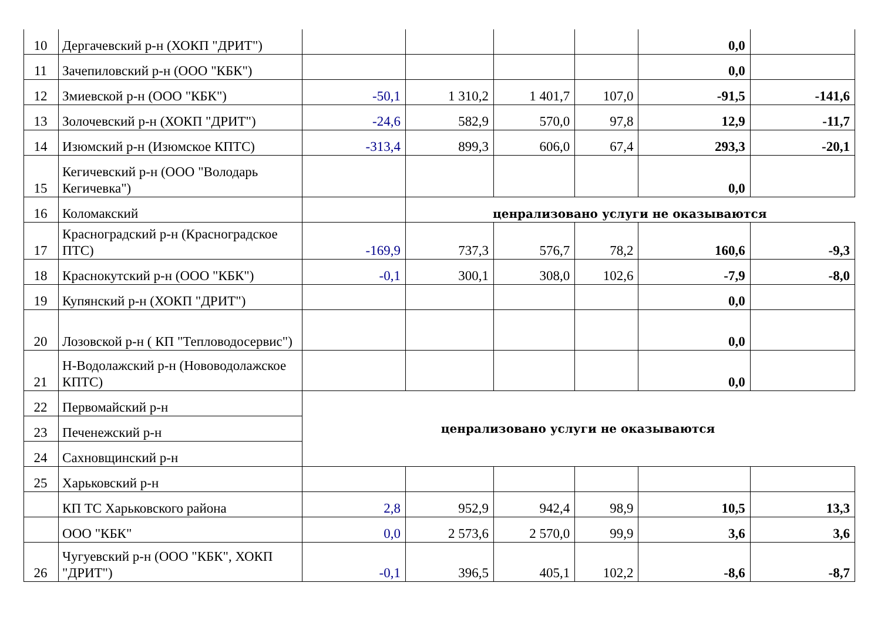| 10 | Дергачевский р-н (ХОКП "ДРИТ") | | | | | 0,0 | |
| 11 | Зачепиловский р-н (ООО "КБК") | | | | | 0,0 | |
| 12 | Змиевской р-н (ООО "КБК") | -50,1 | 1 310,2 | 1 401,7 | 107,0 | -91,5 | -141,6 |
| 13 | Золочевский р-н (ХОКП "ДРИТ") | -24,6 | 582,9 | 570,0 | 97,8 | 12,9 | -11,7 |
| 14 | Изюмский р-н (Изюмское КПТС) | -313,4 | 899,3 | 606,0 | 67,4 | 293,3 | -20,1 |
| 15 | Кегичевский р-н (ООО "Володарь Кегичевка") | | | | | 0,0 | |
| 16 | Коломакский | | ценрализовано услуги не оказываются | | | | |
| 17 | Красноградский р-н (Красноградское ПТС) | -169,9 | 737,3 | 576,7 | 78,2 | 160,6 | -9,3 |
| 18 | Краснокутский р-н (ООО "КБК") | -0,1 | 300,1 | 308,0 | 102,6 | -7,9 | -8,0 |
| 19 | Купянский р-н (ХОКП "ДРИТ") | | | | | 0,0 | |
| 20 | Лозовской р-н ( КП "Тепловодосервис") | | | | | 0,0 | |
| 21 | Н-Водолажский р-н (Нововодолажское КПТС) | | | | | 0,0 | |
| 22 | Первомайский р-н | ценрализовано услуги не оказываются | | | | | |
| 23 | Печенежский р-н | | | | | | |
| 24 | Сахновщинский р-н | | | | | | |
| 25 | Харьковский р-н | | | | | | |
| | КП ТС Харьковского района | 2,8 | 952,9 | 942,4 | 98,9 | 10,5 | 13,3 |
| | ООО "КБК" | 0,0 | 2 573,6 | 2 570,0 | 99,9 | 3,6 | 3,6 |
| 26 | Чугуевский р-н (ООО "КБК", ХОКП "ДРИТ") | -0,1 | 396,5 | 405,1 | 102,2 | -8,6 | -8,7 |